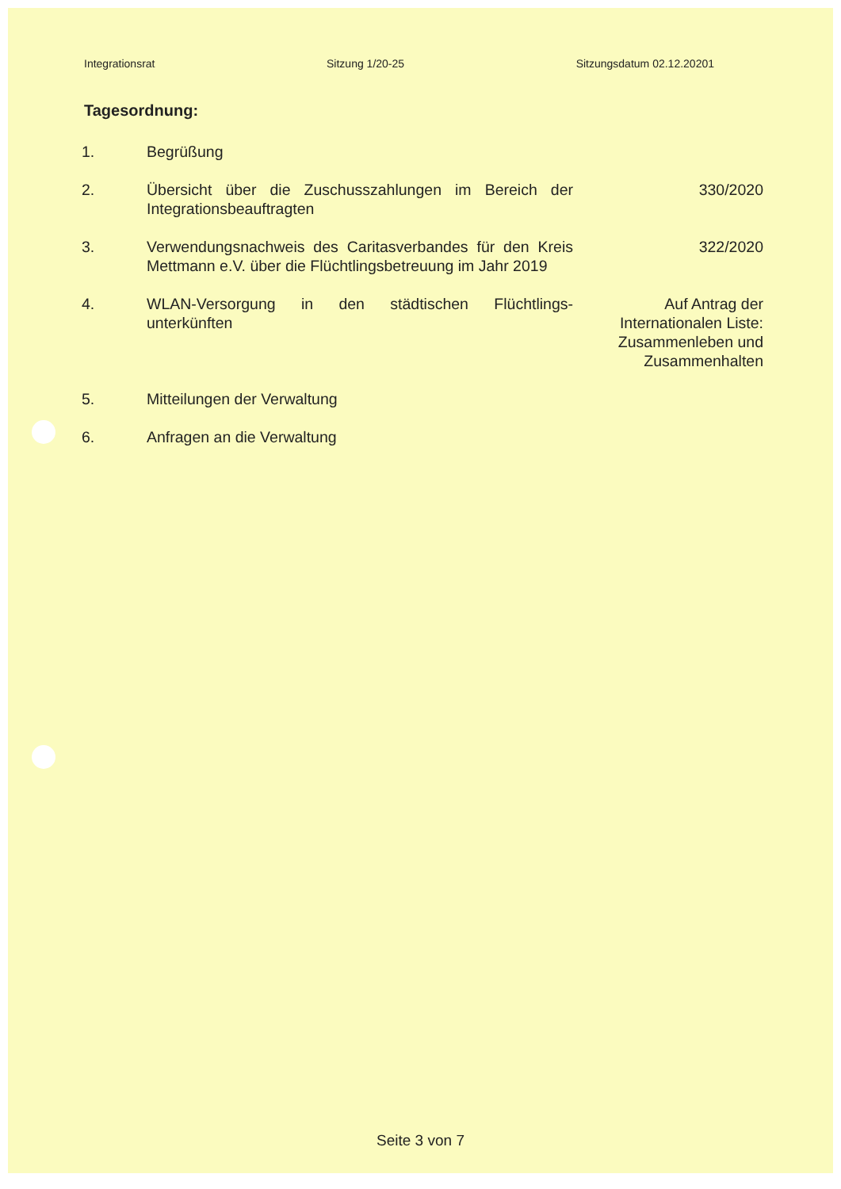Integrationsrat Sitzung 1/20-25 Sitzungsdatum 02.12.20201
Tagesordnung:
1. Begrüßung
2. Übersicht über die Zuschusszahlungen im Bereich der Integrationsbeauftragten
330/2020
3. Verwendungsnachweis des Caritasverbandes für den Kreis Mettmann e.V. über die Flüchtlingsbetreuung im Jahr 2019
322/2020
4. WLAN-Versorgung in den städtischen Flüchtlings-unterkünften
Auf Antrag der
Internationalen Liste:
Zusammenleben und
Zusammenhalten
5. Mitteilungen der Verwaltung
6. Anfragen an die Verwaltung
Seite 3 von 7